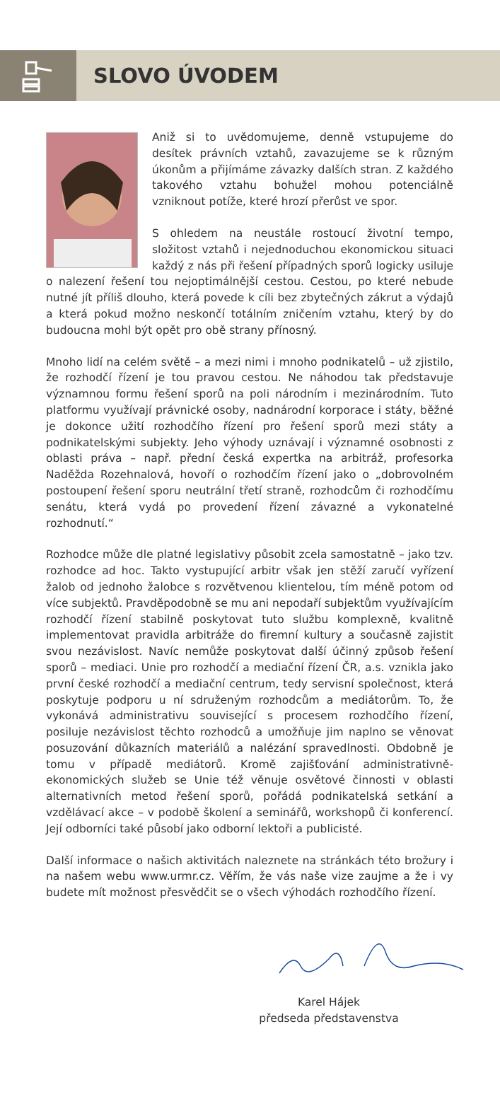SLOVO ÚVODEM
Aniž si to uvědomujeme, denně vstupujeme do desítek právních vztahů, zavazujeme se k různým úkonům a přijímáme závazky dalších stran. Z každého takového vztahu bohužel mohou potenciálně vzniknout potíže, které hrozí přerůst ve spor.
S ohledem na neustále rostoucí životní tempo, složitost vztahů i nejednoduchou ekonomickou situaci každý z nás při řešení případných sporů logicky usiluje o nalezení řešení tou nejoptimálnější cestou. Cestou, po které nebude nutné jít příliš dlouho, která povede k cíli bez zbytečných zákrut a výdajů a která pokud možno neskončí totálním zničením vztahu, který by do budoucna mohl být opět pro obě strany přínosný.
Mnoho lidí na celém světě – a mezi nimi i mnoho podnikatelů – už zjistilo, že rozhodčí řízení je tou pravou cestou. Ne náhodou tak představuje významnou formu řešení sporů na poli národním i mezinárodním. Tuto platformu využívají právnické osoby, nadnárodní korporace i státy, běžné je dokonce užití rozhodčího řízení pro řešení sporů mezi státy a podnikatelskými subjekty. Jeho výhody uznávají i významné osobnosti z oblasti práva – např. přední česká expertka na arbitráž, profesorka Naděžda Rozehnalová, hovoří o rozhodčím řízení jako o „dobrovolném postoupení řešení sporu neutrální třetí straně, rozhodcům či rozhodčímu senátu, která vydá po provedení řízení závazné a vykonatelné rozhodnutí.“
Rozhodce může dle platné legislativy působit zcela samostatně – jako tzv. rozhodce ad hoc. Takto vystupující arbitr však jen stěží zaručí vyřízení žalob od jednoho žalobce s rozvětvenou klientelou, tím méně potom od více subjektů. Pravděpodobně se mu ani nepodaří subjektům využívajícím rozhodčí řízení stabilně poskytovat tuto službu komplexně, kvalitně implementovat pravidla arbitráže do firemní kultury a současně zajistit svou nezávislost. Navíc nemůže poskytovat další účinný způsob řešení sporů – mediaci. Unie pro rozhodčí a mediační řízení ČR, a.s. vznikla jako první české rozhodčí a mediační centrum, tedy servisní společnost, která poskytuje podporu u ní sdruženým rozhodcům a mediátorům. To, že vykonává administrativu související s procesem rozhodčího řízení, posiluje nezávislost těchto rozhodců a umožňuje jim naplno se věnovat posuzování důkazních materiálů a nalézání spravedlnosti. Obdobně je tomu v případě mediátorů. Kromě zajišťování administrativně-ekonomických služeb se Unie též věnuje osvětové činnosti v oblasti alternativních metod řešení sporů, pořádá podnikatelská setkání a vzdělávací akce – v podobě školení a seminářů, workshopů či konferencí. Její odborníci také působí jako odborní lektoři a publicisté.
Další informace o našich aktivitách naleznete na stránkách této brožury i na našem webu www.urmr.cz. Věřím, že vás naše vize zaujme a že i vy budete mít možnost přesvědčit se o všech výhodách rozhodčího řízení.
Karel Hájek
předseda představenstva